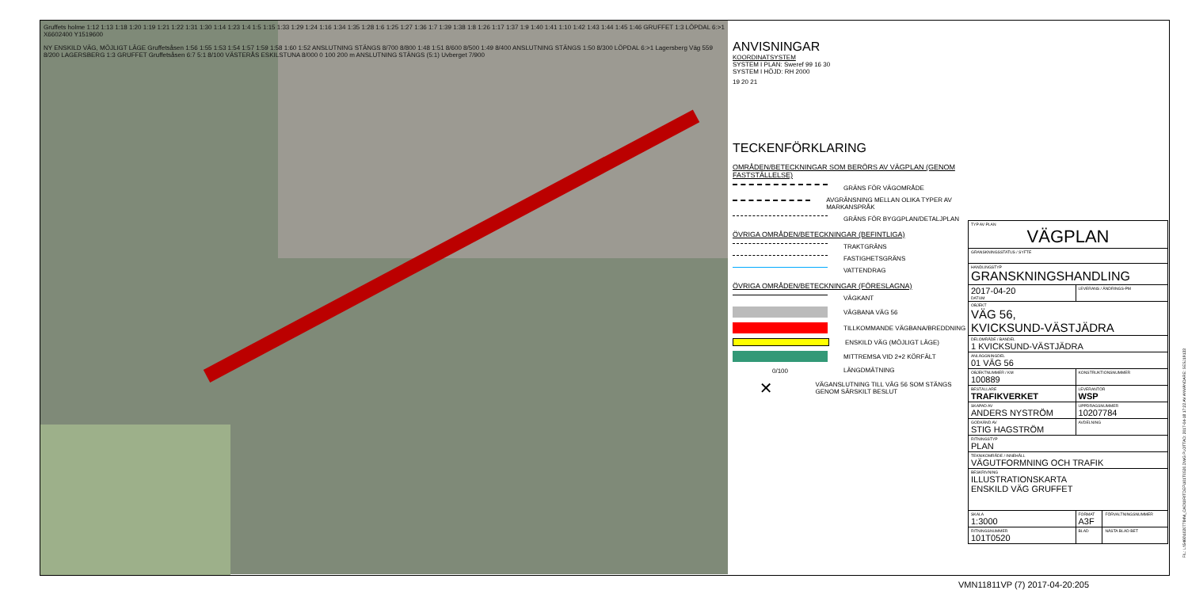Gruffets holme 1:12 1:13 1:18 1:20 1:19 1:21 1:22 1:31 1:30 1:14 1:23 1:4 1:5 1:15 1:33 1:29 1:24 1:16 1:34 1:35 1:28 1:6 1:25 1:27 1:36 1:7 1:39 1:38 1:8 1:26 1:17 1:37 1:9 1:40 1:41 1:10 1:42 1:43 1:44 1:45 1:46 GRUFFET 1:3 LÖPDAL 6:>1 X6602400 Y1519600
NY ENSKILD VÄG, MÖJLIGT LÄGE Gruffetsåsen 1:56 1:55 1:53 1:54 1:57 1:59 1:58 1:60 1:52 ANSLUTNING STÄNGS 8/700 8/800 1:48 1:51 8/600 8/500 1:49 8/400 ANSLUTNING STÄNGS 1:50 8/300 LÖPDAL 6:>1 Lagersberg Väg 559 8/200 LAGERSBERG 1:3 GRUFFET Gruffetsåsen 6:7 5:1 8/100 VÄSTERÅS ESKILSTUNA 8/000 0 100 200 m ANSLUTNING STÄNGS (5:1) Uvberget 7/900
ANVISNINGAR
KOORDINATSYSTEM
SYSTEM I PLAN: Sweref 99 16 30
SYSTEM I HÖJD: RH 2000
19 20 21
TECKENFÖRKLARING
OMRÅDEN/BETECKNINGAR SOM BERÖRS AV VÄGPLAN (GENOM FASTSTÄLLELSE)
GRÄNS FÖR VÄGOMRÅDE
AVGRÄNSNING MELLAN OLIKA TYPER AV MARKANSPRÅK
GRÄNS FÖR BYGGPLAN/DETALJPLAN
ÖVRIGA OMRÅDEN/BETECKNINGAR (BEFINTLIGA)
TRAKTGRÄNS
FASTIGHETSGRÄNS
VATTENDRAG
ÖVRIGA OMRÅDEN/BETECKNINGAR (FÖRESLAGNA)
VÄGKANT
VÄGBANA VÄG 56
TILLKOMMANDE VÄGBANA/BREDDNING
ENSKILD VÄG (MÖJLIGT LÄGE)
MITTREMSA VID 2+2 KÖRFÄLT
0/100 LÄNGDMÄTNING
✕ VÄGANSLUTNING TILL VÄG 56 SOM STÄNGS GENOM SÄRSKILT BESLUT
| TYP AV PLAN VÄGPLAN | | |
| GRANSKNINGSSTATUS / SYFTE | | |
| HANDLINGSTYP GRANSKNINGSHANDLING | | |
| 2017-04-20 DATUM | LEVERANS / ÄNDRINGS-PM | |
| OBJEKT VÄG 56, KVICKSUND-VÄSTJÄDRA | | |
| DELOMRÅDE / BANDEL 1 KVICKSUND-VÄSTJÄDRA | | |
| ANLÄGGNINGDEL 01 VÄG 56 | | |
| OBJEKTNUMMER / KM 100889 | KONSTRUKTIONSNUMMER | |
| BESTÄLLARE TRAFIKVERKET | LEVERANTÖR WSP | |
| SKAPAD AV ANDERS NYSTRÖM | UPPDRAGSNUMMER 10207784 | |
| GODKÄND AV STIG HAGSTRÖM | AVDELNING | |
| RITNINGSTYP PLAN | | |
| TEKNIKOMRÅDE / INNEHÅLL VÄGUTFORMNING OCH TRAFIK | | |
| BESKRIVNING ILLUSTRATIONSKARTA ENSKILD VÄG GRUFFET | | |
| SKALA 1:3000 | FORMAT A3F | FÖRVALTNINGSNUMMER |
| RITNINGSNUMMER 101T0520 | BLAD | NÄSTA BLAD BET |
VMN11811VP (7) 2017-04-20:205
FIL: L:\5460\10207784\4_CAD\1\RITDEF\101T0520.DWG PLOTTAD: 2017-04-18 17:22 AV ANVÄNDARE: SESJ19133